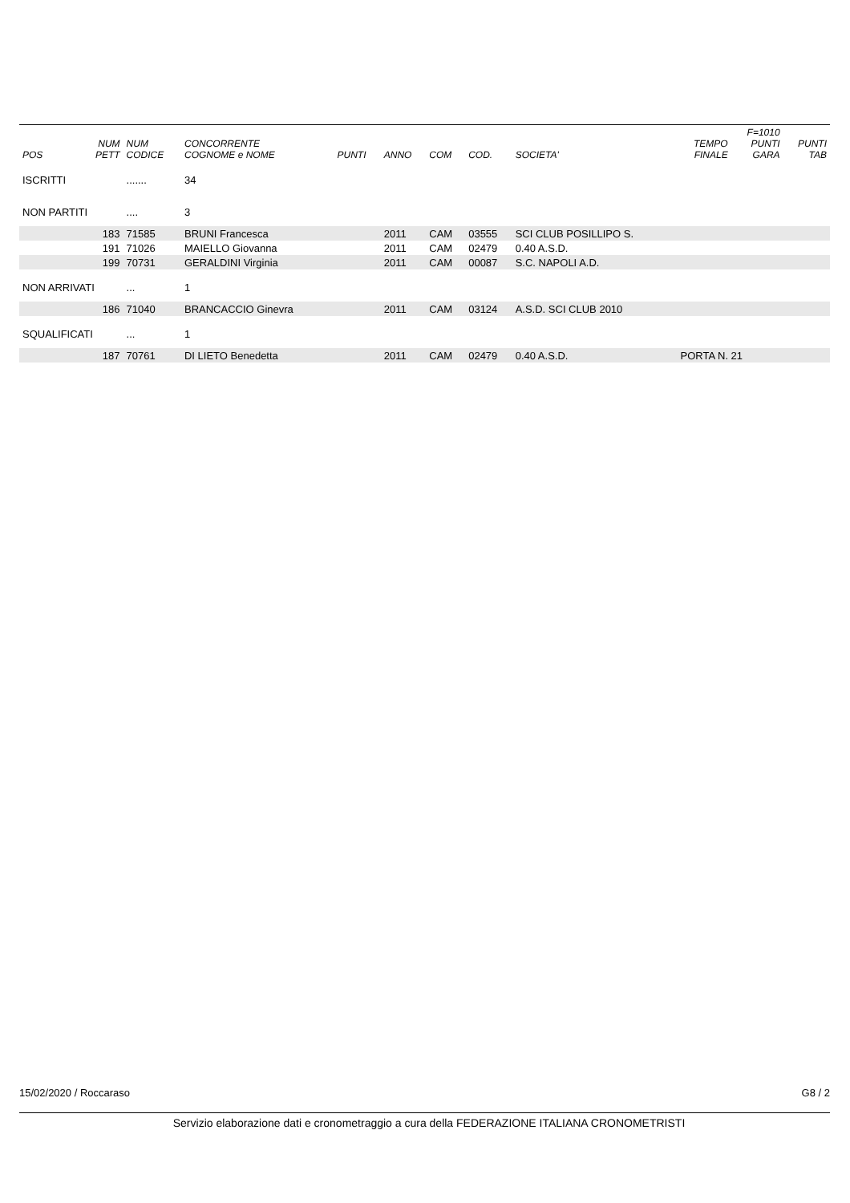| POS | NUM PETT | NUM CODICE | CONCORRENTE COGNOME e NOME | PUNTI | ANNO | COM | COD. | SOCIETA' | TEMPO FINALE | F=1010 PUNTI GARA | PUNTI TAB |
| --- | --- | --- | --- | --- | --- | --- | --- | --- | --- | --- | --- |
| ISCRITTI | | ....... | 34 | | | | | | | | |
| NON PARTITI | | .... | 3 | | | | | | | | |
| | 183 | 71585 | BRUNI Francesca | | 2011 | CAM | 03555 | SCI CLUB POSILLIPO S. | | | |
| | 191 | 71026 | MAIELLO Giovanna | | 2011 | CAM | 02479 | 0.40 A.S.D. | | | |
| | 199 | 70731 | GERALDINI Virginia | | 2011 | CAM | 00087 | S.C. NAPOLI A.D. | | | |
| NON ARRIVATI | | ... | 1 | | | | | | | | |
| | 186 | 71040 | BRANCACCIO Ginevra | | 2011 | CAM | 03124 | A.S.D. SCI CLUB 2010 | | | |
| SQUALIFICATI | | ... | 1 | | | | | | | | |
| | 187 | 70761 | DI LIETO Benedetta | | 2011 | CAM | 02479 | 0.40 A.S.D. | PORTA N. 21 | | |
15/02/2020 / Roccaraso G8 / 2
Servizio elaborazione dati e cronometraggio a cura della FEDERAZIONE ITALIANA CRONOMETRISTI